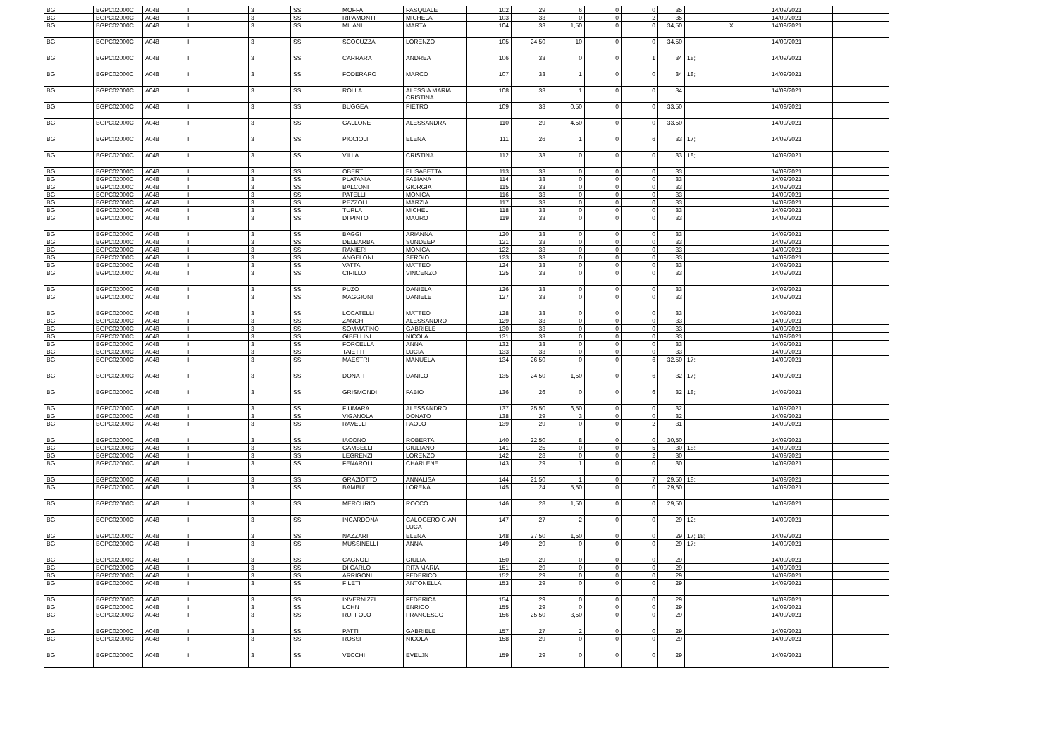| BG | BGPC02000C | A048 | I | 3 | SS | MOFFA | PASQUALE | 102 | 29 | 6 | 0 | 0 | 35 | | | 14/09/2021 | |
| BG | BGPC02000C | A048 | I | 3 | SS | RIPAMONTI | MICHELA | 103 | 33 | 0 | 0 | 2 | 35 | | | 14/09/2021 | |
| BG | BGPC02000C | A048 | I | 3 | SS | MILANI | MARTA | 104 | 33 | 1,50 | 0 | 0 | 34,50 | | X | 14/09/2021 | |
| BG | BGPC02000C | A048 | I | 3 | SS | SCOCUZZA | LORENZO | 105 | 24,50 | 10 | 0 | 0 | 34,50 | | | 14/09/2021 | |
| BG | BGPC02000C | A048 | I | 3 | SS | CARRARA | ANDREA | 106 | 33 | 0 | 0 | 1 | 34 | 18; | | 14/09/2021 | |
| BG | BGPC02000C | A048 | I | 3 | SS | FODERARO | MARCO | 107 | 33 | 1 | 0 | 0 | 34 | 18; | | 14/09/2021 | |
| BG | BGPC02000C | A048 | I | 3 | SS | ROLLA | ALESSIA MARIA CRISTINA | 108 | 33 | 1 | 0 | 0 | 34 | | | 14/09/2021 | |
| BG | BGPC02000C | A048 | I | 3 | SS | BUGGEA | PIETRO | 109 | 33 | 0,50 | 0 | 0 | 33,50 | | | 14/09/2021 | |
| BG | BGPC02000C | A048 | I | 3 | SS | GALLONE | ALESSANDRA | 110 | 29 | 4,50 | 0 | 0 | 33,50 | | | 14/09/2021 | |
| BG | BGPC02000C | A048 | I | 3 | SS | PICCIOLI | ELENA | 111 | 26 | 1 | 0 | 6 | 33 | 17; | | 14/09/2021 | |
| BG | BGPC02000C | A048 | I | 3 | SS | VILLA | CRISTINA | 112 | 33 | 0 | 0 | 0 | 33 | 18; | | 14/09/2021 | |
| BG | BGPC02000C | A048 | I | 3 | SS | OBERTI | ELISABETTA | 113 | 33 | 0 | 0 | 0 | 33 | | | 14/09/2021 | |
| BG | BGPC02000C | A048 | I | 3 | SS | PLATANIA | FABIANA | 114 | 33 | 0 | 0 | 0 | 33 | | | 14/09/2021 | |
| BG | BGPC02000C | A048 | I | 3 | SS | BALCONI | GIORGIA | 115 | 33 | 0 | 0 | 0 | 33 | | | 14/09/2021 | |
| BG | BGPC02000C | A048 | I | 3 | SS | PATELLI | MONICA | 116 | 33 | 0 | 0 | 0 | 33 | | | 14/09/2021 | |
| BG | BGPC02000C | A048 | I | 3 | SS | PEZZOLI | MARZIA | 117 | 33 | 0 | 0 | 0 | 33 | | | 14/09/2021 | |
| BG | BGPC02000C | A048 | I | 3 | SS | TURLA | MICHEL | 118 | 33 | 0 | 0 | 0 | 33 | | | 14/09/2021 | |
| BG | BGPC02000C | A048 | I | 3 | SS | DI PINTO | MAURO | 119 | 33 | 0 | 0 | 0 | 33 | | | 14/09/2021 | |
| BG | BGPC02000C | A048 | I | 3 | SS | BAGGI | ARIANNA | 120 | 33 | 0 | 0 | 0 | 33 | | | 14/09/2021 | |
| BG | BGPC02000C | A048 | I | 3 | SS | DELBARBA | SUNDEEP | 121 | 33 | 0 | 0 | 0 | 33 | | | 14/09/2021 | |
| BG | BGPC02000C | A048 | I | 3 | SS | RANIERI | MONICA | 122 | 33 | 0 | 0 | 0 | 33 | | | 14/09/2021 | |
| BG | BGPC02000C | A048 | I | 3 | SS | ANGELONI | SERGIO | 123 | 33 | 0 | 0 | 0 | 33 | | | 14/09/2021 | |
| BG | BGPC02000C | A048 | I | 3 | SS | VATTA | MATTEO | 124 | 33 | 0 | 0 | 0 | 33 | | | 14/09/2021 | |
| BG | BGPC02000C | A048 | I | 3 | SS | CIRILLO | VINCENZO | 125 | 33 | 0 | 0 | 0 | 33 | | | 14/09/2021 | |
| BG | BGPC02000C | A048 | I | 3 | SS | PUZO | DANIELA | 126 | 33 | 0 | 0 | 0 | 33 | | | 14/09/2021 | |
| BG | BGPC02000C | A048 | I | 3 | SS | MAGGIONI | DANIELE | 127 | 33 | 0 | 0 | 0 | 33 | | | 14/09/2021 | |
| BG | BGPC02000C | A048 | I | 3 | SS | LOCATELLI | MATTEO | 128 | 33 | 0 | 0 | 0 | 33 | | | 14/09/2021 | |
| BG | BGPC02000C | A048 | I | 3 | SS | ZANCHI | ALESSANDRO | 129 | 33 | 0 | 0 | 0 | 33 | | | 14/09/2021 | |
| BG | BGPC02000C | A048 | I | 3 | SS | SOMMATINO | GABRIELE | 130 | 33 | 0 | 0 | 0 | 33 | | | 14/09/2021 | |
| BG | BGPC02000C | A048 | I | 3 | SS | GIBELLINI | NICOLA | 131 | 33 | 0 | 0 | 0 | 33 | | | 14/09/2021 | |
| BG | BGPC02000C | A048 | I | 3 | SS | FORCELLA | ANNA | 132 | 33 | 0 | 0 | 0 | 33 | | | 14/09/2021 | |
| BG | BGPC02000C | A048 | I | 3 | SS | TAIETTI | LUCIA | 133 | 33 | 0 | 0 | 0 | 33 | | | 14/09/2021 | |
| BG | BGPC02000C | A048 | I | 3 | SS | MAESTRI | MANUELA | 134 | 26,50 | 0 | 0 | 6 | 32,50 | 17; | | 14/09/2021 | |
| BG | BGPC02000C | A048 | I | 3 | SS | DONATI | DANILO | 135 | 24,50 | 1,50 | 0 | 6 | 32 | 17; | | 14/09/2021 | |
| BG | BGPC02000C | A048 | I | 3 | SS | GRISMONDI | FABIO | 136 | 26 | 0 | 0 | 6 | 32 | 18; | | 14/09/2021 | |
| BG | BGPC02000C | A048 | I | 3 | SS | FIUMARA | ALESSANDRO | 137 | 25,50 | 6,50 | 0 | 0 | 32 | | | 14/09/2021 | |
| BG | BGPC02000C | A048 | I | 3 | SS | VIGANOLA | DONATO | 138 | 29 | 3 | 0 | 0 | 32 | | | 14/09/2021 | |
| BG | BGPC02000C | A048 | I | 3 | SS | RAVELLI | PAOLO | 139 | 29 | 0 | 0 | 2 | 31 | | | 14/09/2021 | |
| BG | BGPC02000C | A048 | I | 3 | SS | IACONO | ROBERTA | 140 | 22,50 | 8 | 0 | 0 | 30,50 | | | 14/09/2021 | |
| BG | BGPC02000C | A048 | I | 3 | SS | GAMBELLI | GIULIANO | 141 | 25 | 0 | 0 | 5 | 30 | 18; | | 14/09/2021 | |
| BG | BGPC02000C | A048 | I | 3 | SS | LEGRENZI | LORENZO | 142 | 28 | 0 | 0 | 2 | 30 | | | 14/09/2021 | |
| BG | BGPC02000C | A048 | I | 3 | SS | FENAROLI | CHARLENE | 143 | 29 | 1 | 0 | 0 | 30 | | | 14/09/2021 | |
| BG | BGPC02000C | A048 | I | 3 | SS | GRAZIOTTO | ANNALISA | 144 | 21,50 | 1 | 0 | 7 | 29,50 | 18; | | 14/09/2021 | |
| BG | BGPC02000C | A048 | I | 3 | SS | BAMBU' | LORENA | 145 | 24 | 5,50 | 0 | 0 | 29,50 | | | 14/09/2021 | |
| BG | BGPC02000C | A048 | I | 3 | SS | MERCURIO | ROCCO | 146 | 28 | 1,50 | 0 | 0 | 29,50 | | | 14/09/2021 | |
| BG | BGPC02000C | A048 | I | 3 | SS | INCARDONA | CALOGERO GIAN LUCA | 147 | 27 | 2 | 0 | 0 | 29 | 12; | | 14/09/2021 | |
| BG | BGPC02000C | A048 | I | 3 | SS | NAZZARI | ELENA | 148 | 27,50 | 1,50 | 0 | 0 | 29 | 17; 18; | | 14/09/2021 | |
| BG | BGPC02000C | A048 | I | 3 | SS | MUSSINELLI | ANNA | 149 | 29 | 0 | 0 | 0 | 29 | 17; | | 14/09/2021 | |
| BG | BGPC02000C | A048 | I | 3 | SS | CAGNOLI | GIULIA | 150 | 29 | 0 | 0 | 0 | 29 | | | 14/09/2021 | |
| BG | BGPC02000C | A048 | I | 3 | SS | DI CARLO | RITA MARIA | 151 | 29 | 0 | 0 | 0 | 29 | | | 14/09/2021 | |
| BG | BGPC02000C | A048 | I | 3 | SS | ARRIGONI | FEDERICO | 152 | 29 | 0 | 0 | 0 | 29 | | | 14/09/2021 | |
| BG | BGPC02000C | A048 | I | 3 | SS | FILETI | ANTONELLA | 153 | 29 | 0 | 0 | 0 | 29 | | | 14/09/2021 | |
| BG | BGPC02000C | A048 | I | 3 | SS | INVERNIZZI | FEDERICA | 154 | 29 | 0 | 0 | 0 | 29 | | | 14/09/2021 | |
| BG | BGPC02000C | A048 | I | 3 | SS | LOHN | ENRICO | 155 | 29 | 0 | 0 | 0 | 29 | | | 14/09/2021 | |
| BG | BGPC02000C | A048 | I | 3 | SS | RUFFOLO | FRANCESCO | 156 | 25,50 | 3,50 | 0 | 0 | 29 | | | 14/09/2021 | |
| BG | BGPC02000C | A048 | I | 3 | SS | PATTI | GABRIELE | 157 | 27 | 2 | 0 | 0 | 29 | | | 14/09/2021 | |
| BG | BGPC02000C | A048 | I | 3 | SS | ROSSI | NICOLA | 158 | 29 | 0 | 0 | 0 | 29 | | | 14/09/2021 | |
| BG | BGPC02000C | A048 | I | 3 | SS | VECCHI | EVELJN | 159 | 29 | 0 | 0 | 0 | 29 | | | 14/09/2021 | |